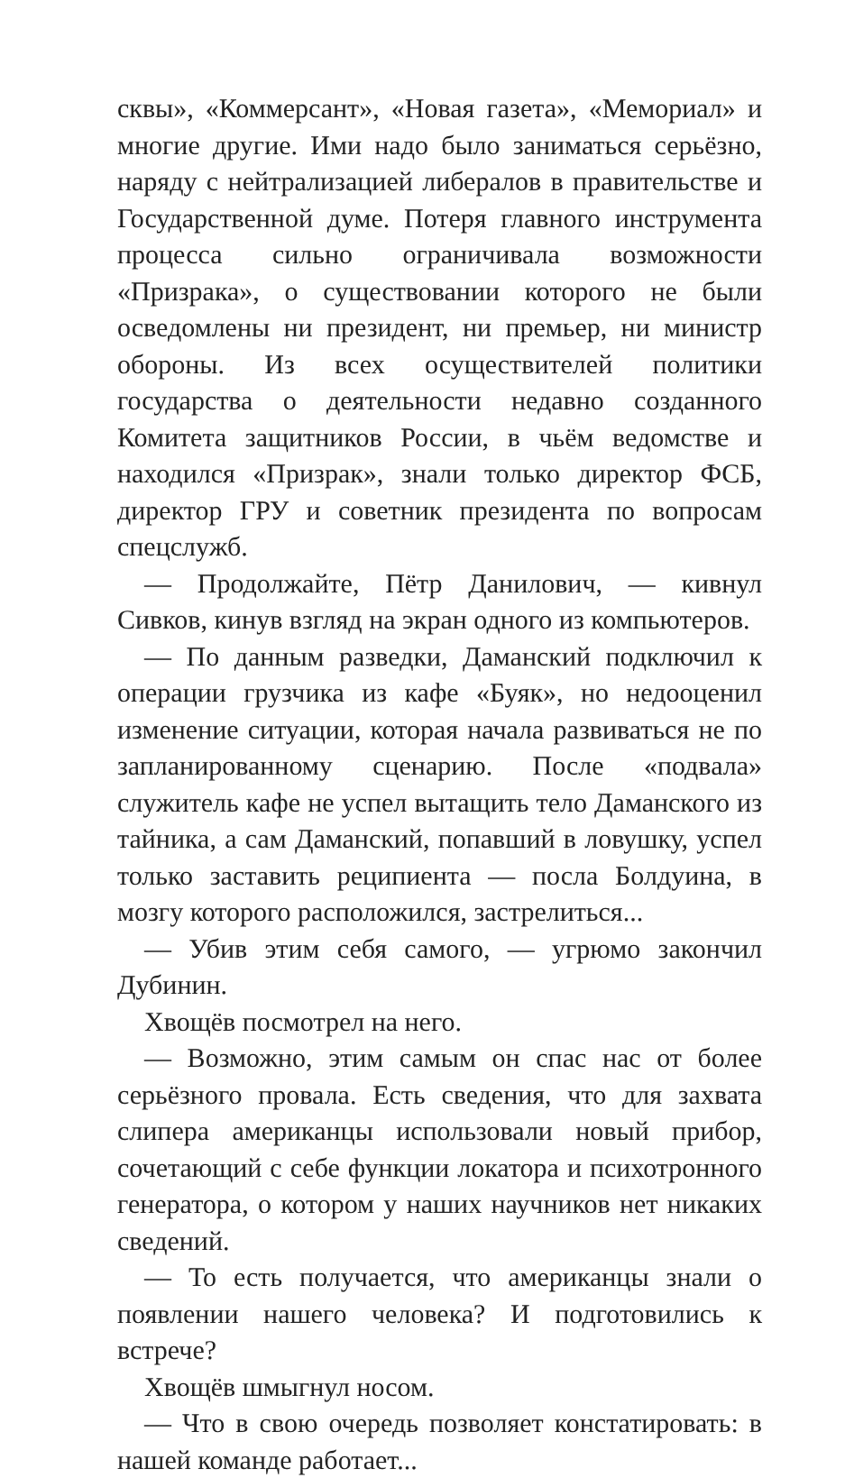сквы», «Коммерсант», «Новая газета», «Мемориал» и многие другие. Ими надо было заниматься серьёзно, наряду с нейтрализацией либералов в правительстве и Государственной думе. Потеря главного инструмента процесса сильно ограничивала возможности «Призрака», о существовании которого не были осведомлены ни президент, ни премьер, ни министр обороны. Из всех осуществителей политики государства о деятельности недавно созданного Комитета защитников России, в чьём ведомстве и находился «Призрак», знали только директор ФСБ, директор ГРУ и советник президента по вопросам спецслужб.
— Продолжайте, Пётр Данилович, — кивнул Сивков, кинув взгляд на экран одного из компьютеров.
— По данным разведки, Даманский подключил к операции грузчика из кафе «Буяк», но недооценил изменение ситуации, которая начала развиваться не по запланированному сценарию. После «подвала» служитель кафе не успел вытащить тело Даманского из тайника, а сам Даманский, попавший в ловушку, успел только заставить реципиента — посла Болдуина, в мозгу которого расположился, застрелиться...
— Убив этим себя самого, — угрюмо закончил Дубинин.
Хвощёв посмотрел на него.
— Возможно, этим самым он спас нас от более серьёзного провала. Есть сведения, что для захвата слипера американцы использовали новый прибор, сочетающий с себе функции локатора и психотронного генератора, о котором у наших научников нет никаких сведений.
— То есть получается, что американцы знали о появлении нашего человека? И подготовились к встрече?
Хвощёв шмыгнул носом.
— Что в свою очередь позволяет констатировать: в нашей команде работает...